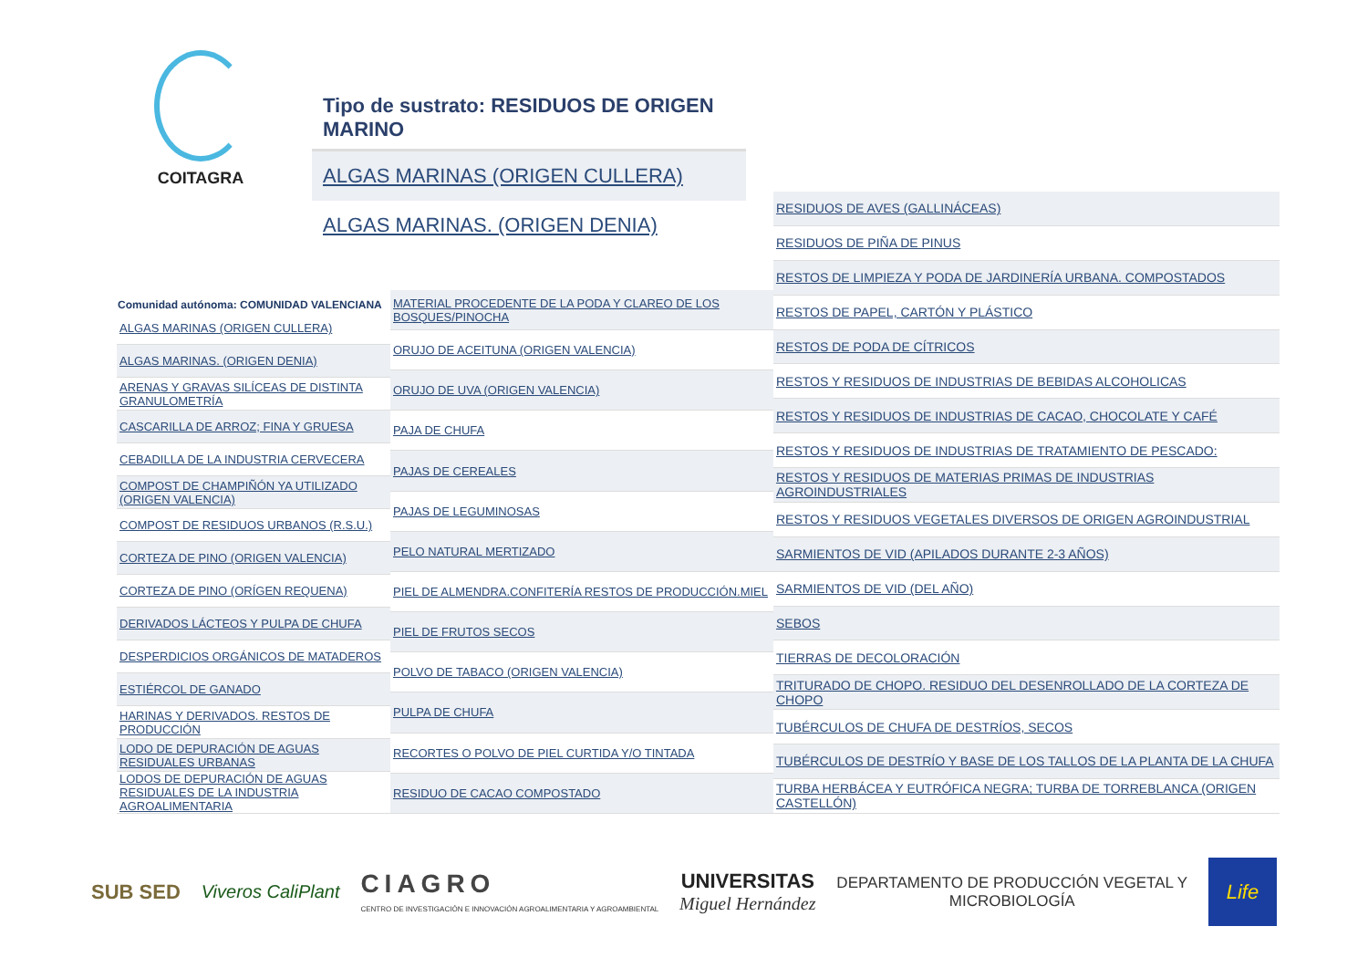COITAGRA
Tipo de sustrato: RESIDUOS DE ORIGEN MARINO
ALGAS MARINAS (ORIGEN CULLERA)
ALGAS MARINAS. (ORIGEN DENIA)
| Comunidad autónoma: COMUNIDAD VALENCIANA |
| --- |
| ALGAS MARINAS (ORIGEN CULLERA) |
| ALGAS MARINAS. (ORIGEN DENIA) |
| ARENAS Y GRAVAS SILÍCEAS DE DISTINTA GRANULOMETRÍA |
| CASCARILLA DE ARROZ; FINA Y GRUESA |
| CEBADILLA DE LA INDUSTRIA CERVECERA |
| COMPOST DE CHAMPIÑÓN YA UTILIZADO (ORIGEN VALENCIA) |
| COMPOST DE RESIDUOS URBANOS (R.S.U.) |
| CORTEZA DE PINO (ORIGEN VALENCIA) |
| CORTEZA DE PINO (ORÍGEN REQUENA) |
| DERIVADOS LÁCTEOS Y PULPA DE CHUFA |
| DESPERDICIOS ORGÁNICOS DE MATADEROS |
| ESTIÉRCOL DE GANADO |
| HARINAS Y DERIVADOS. RESTOS DE PRODUCCIÓN |
| LODO DE DEPURACIÓN DE AGUAS RESIDUALES URBANAS |
| LODOS DE DEPURACIÓN DE AGUAS RESIDUALES DE LA INDUSTRIA AGROALIMENTARIA |
| MATERIAL PROCEDENTE DE LA PODA Y CLAREO DE LOS BOSQUES/PINOCHA |
| ORUJO DE ACEITUNA (ORIGEN VALENCIA) |
| ORUJO DE UVA (ORIGEN VALENCIA) |
| PAJA DE CHUFA |
| PAJAS DE CEREALES |
| PAJAS DE LEGUMINOSAS |
| PELO NATURAL MERTIZADO |
| PIEL DE ALMENDRA.CONFITERÍA RESTOS DE PRODUCCIÓN.MIEL |
| PIEL DE FRUTOS SECOS |
| POLVO DE TABACO (ORIGEN VALENCIA) |
| PULPA DE CHUFA |
| RECORTES O POLVO DE PIEL CURTIDA Y/O TINTADA |
| RESIDUO DE CACAO COMPOSTADO |
| RESIDUOS DE AVES (GALLINÁCEAS) |
| RESIDUOS DE PIÑA DE PINUS |
| RESTOS DE LIMPIEZA Y PODA DE JARDINERÍA URBANA. COMPOSTADOS |
| RESTOS DE PAPEL, CARTÓN Y PLÁSTICO |
| RESTOS DE PODA DE CÍTRICOS |
| RESTOS Y RESIDUOS DE INDUSTRIAS DE BEBIDAS ALCOHOLICAS |
| RESTOS Y RESIDUOS DE INDUSTRIAS DE CACAO, CHOCOLATE Y CAFÉ |
| RESTOS Y RESIDUOS DE INDUSTRIAS DE TRATAMIENTO DE PESCADO: |
| RESTOS Y RESIDUOS DE MATERIAS PRIMAS DE INDUSTRIAS AGROINDUSTRIALES |
| RESTOS Y RESIDUOS VEGETALES DIVERSOS DE ORIGEN AGROINDUSTRIAL |
| SARMIENTOS DE VID (APILADOS DURANTE 2-3 AÑOS) |
| SARMIENTOS DE VID (DEL AÑO) |
| SEBOS |
| TIERRAS DE DECOLORACIÓN |
| TRITURADO DE CHOPO. RESIDUO DEL DESENROLLADO DE LA CORTEZA DE CHOPO |
| TUBÉRCULOS DE CHUFA DE DESTRÍOS, SECOS |
| TUBÉRCULOS DE DESTRÍO Y BASE DE LOS TALLOS DE LA PLANTA DE LA CHUFA |
| TURBA HERBÁCEA Y EUTRÓFICA NEGRA; TURBA DE TORREBLANCA (ORIGEN CASTELLÓN) |
SUB SED Viveros CaliPlant
CIAGRO
CENTRO DE INVESTIGACIÓN E INNOVACIÓN AGROALIMENTARIA Y AGROAMBIENTAL
UNIVERSITAS
Miguel Hernández
DEPARTAMENTO DE PRODUCCIÓN VEGETAL Y
MICROBIOLOGÍA
Life